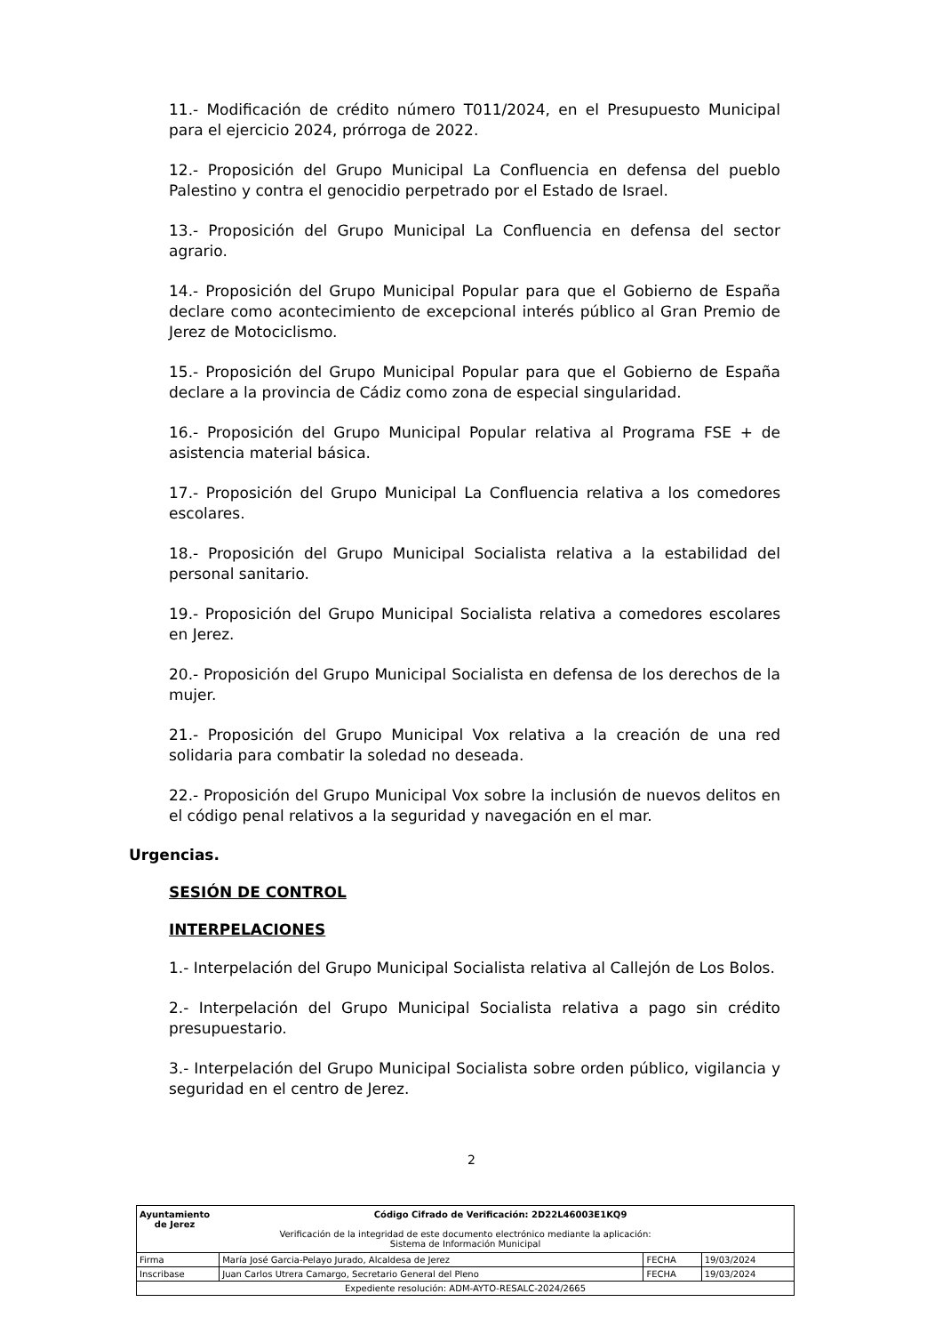11.- Modificación de crédito número T011/2024, en el Presupuesto Municipal para el ejercicio 2024, prórroga de 2022.
12.- Proposición del Grupo Municipal La Confluencia en defensa del pueblo Palestino y contra el genocidio perpetrado por el Estado de Israel.
13.- Proposición del Grupo Municipal La Confluencia en defensa del sector agrario.
14.- Proposición del Grupo Municipal Popular para que el Gobierno de España declare como acontecimiento de excepcional interés público al Gran Premio de Jerez de Motociclismo.
15.- Proposición del Grupo Municipal Popular para que el Gobierno de España declare a la provincia de Cádiz como zona de especial singularidad.
16.- Proposición del Grupo Municipal Popular relativa al Programa FSE + de asistencia material básica.
17.- Proposición del Grupo Municipal La Confluencia relativa a los comedores escolares.
18.- Proposición del Grupo Municipal Socialista relativa a la estabilidad del personal sanitario.
19.- Proposición del Grupo Municipal Socialista relativa a comedores escolares en Jerez.
20.- Proposición del Grupo Municipal Socialista en defensa de los derechos de la mujer.
21.- Proposición del Grupo Municipal Vox relativa a la creación de una red solidaria para combatir la soledad no deseada.
22.- Proposición del Grupo Municipal Vox sobre la inclusión de nuevos delitos en el código penal relativos a la seguridad y navegación en el mar.
Urgencias.
SESIÓN DE CONTROL
INTERPELACIONES
1.- Interpelación del Grupo Municipal Socialista relativa al Callejón de Los Bolos.
2.- Interpelación del Grupo Municipal Socialista relativa a pago sin crédito presupuestario.
3.- Interpelación del Grupo Municipal Socialista sobre orden público, vigilancia y seguridad en el centro de Jerez.
2
| Ayuntamiento de Jerez Código Cifrado de Verificación: 2D22L46003E1KQ9 Verificación de la integridad de este documento electrónico mediante la aplicación: Sistema de Información Municipal | | | |
| Firma | María José Garcia-Pelayo Jurado, Alcaldesa de Jerez | FECHA | 19/03/2024 |
| Inscribase | Juan Carlos Utrera Camargo, Secretario General del Pleno | FECHA | 19/03/2024 |
| Expediente resolución: ADM-AYTO-RESALC-2024/2665 | | | |